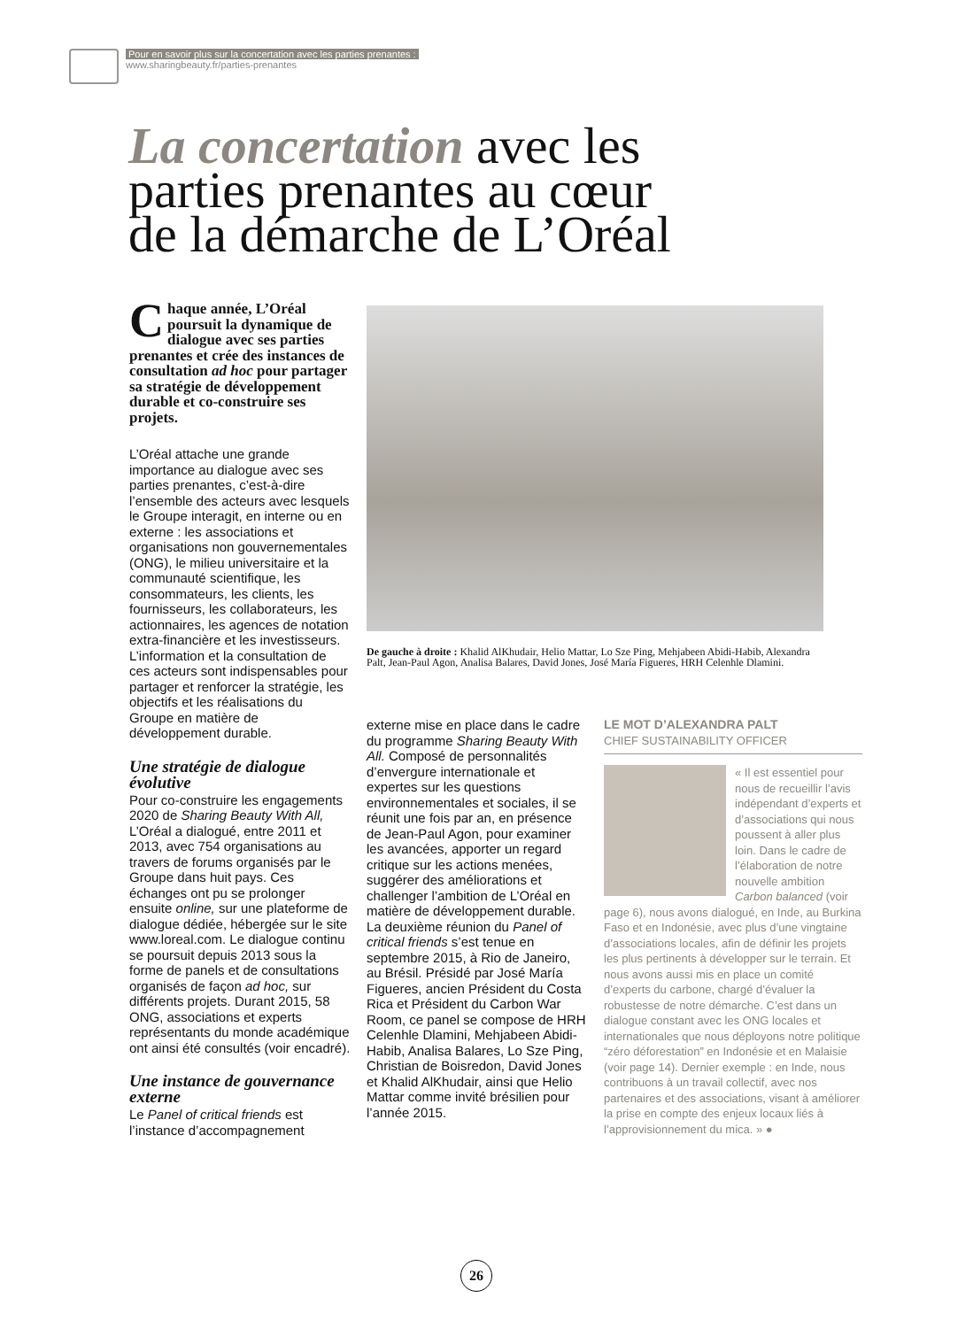Pour en savoir plus sur la concertation avec les parties prenantes :
www.sharingbeauty.fr/parties-prenantes
La concertation avec les
parties prenantes au cœur
de la démarche de L’Oréal
Chaque année, L’Oréal poursuit la dynamique de dialogue avec ses parties prenantes et crée des instances de consultation ad hoc pour partager sa stratégie de développement durable et co-construire ses projets.
L’Oréal attache une grande importance au dialogue avec ses parties prenantes, c’est-à-dire l’ensemble des acteurs avec lesquels le Groupe interagit, en interne ou en externe : les associations et organisations non gouvernementales (ONG), le milieu universitaire et la communauté scientifique, les consommateurs, les clients, les fournisseurs, les collaborateurs, les actionnaires, les agences de notation extra-financière et les investisseurs. L’information et la consultation de ces acteurs sont indispensables pour partager et renforcer la stratégie, les objectifs et les réalisations du Groupe en matière de développement durable.
Une stratégie de dialogue évolutive
Pour co-construire les engagements 2020 de Sharing Beauty With All, L’Oréal a dialogué, entre 2011 et 2013, avec 754 organisations au travers de forums organisés par le Groupe dans huit pays. Ces échanges ont pu se prolonger ensuite online, sur une plateforme de dialogue dédiée, hébergée sur le site www.loreal.com. Le dialogue continu se poursuit depuis 2013 sous la forme de panels et de consultations organisés de façon ad hoc, sur différents projets. Durant 2015, 58 ONG, associations et experts représentants du monde académique ont ainsi été consultés (voir encadré).
Une instance de gouvernance externe
Le Panel of critical friends est l’instance d’accompagnement
De gauche à droite : Khalid AlKhudair, Helio Mattar, Lo Sze Ping, Mehjabeen Abidi-Habib, Alexandra Palt, Jean-Paul Agon, Analisa Balares, David Jones, José María Figueres, HRH Celenhle Dlamini.
externe mise en place dans le cadre du programme Sharing Beauty With All. Composé de personnalités d’envergure internationale et expertes sur les questions environnementales et sociales, il se réunit une fois par an, en présence de Jean-Paul Agon, pour examiner les avancées, apporter un regard critique sur les actions menées, suggérer des améliorations et challenger l’ambition de L’Oréal en matière de développement durable. La deuxième réunion du Panel of critical friends s’est tenue en septembre 2015, à Rio de Janeiro, au Brésil. Présidé par José María Figueres, ancien Président du Costa Rica et Président du Carbon War Room, ce panel se compose de HRH Celenhle Dlamini, Mehjabeen Abidi-Habib, Analisa Balares, Lo Sze Ping, Christian de Boisredon, David Jones et Khalid AlKhudair, ainsi que Helio Mattar comme invité brésilien pour l’année 2015.
LE MOT D’ALEXANDRA PALT
CHIEF SUSTAINABILITY OFFICER
« Il est essentiel pour nous de recueillir l’avis indépendant d’experts et d’associations qui nous poussent à aller plus loin. Dans le cadre de l’élaboration de notre nouvelle ambition Carbon balanced (voir page 6), nous avons dialogué, en Inde, au Burkina Faso et en Indonésie, avec plus d’une vingtaine d’associations locales, afin de définir les projets les plus pertinents à développer sur le terrain. Et nous avons aussi mis en place un comité d’experts du carbone, chargé d’évaluer la robustesse de notre démarche. C’est dans un dialogue constant avec les ONG locales et internationales que nous déployons notre politique “zéro déforestation” en Indonésie et en Malaisie (voir page 14). Dernier exemple : en Inde, nous contribuons à un travail collectif, avec nos partenaires et des associations, visant à améliorer la prise en compte des enjeux locaux liés à l’approvisionnement du mica. » ●
26